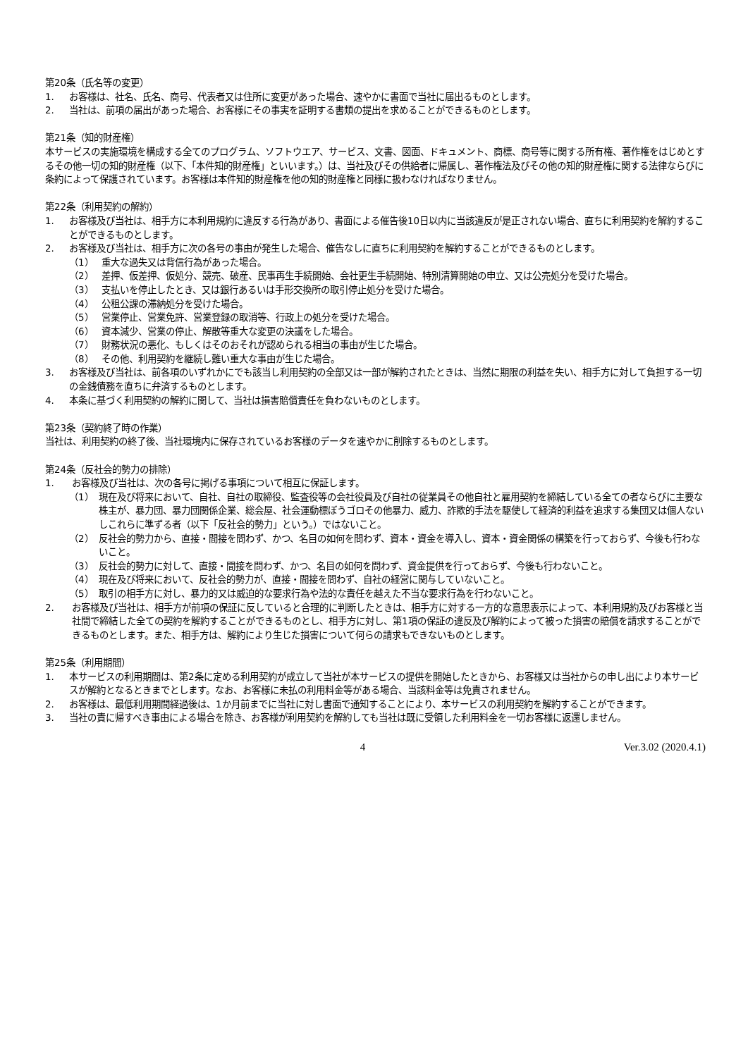第20条（氏名等の変更）
1. お客様は、社名、氏名、商号、代表者又は住所に変更があった場合、速やかに書面で当社に届出るものとします。
2. 当社は、前項の届出があった場合、お客様にその事実を証明する書類の提出を求めることができるものとします。
第21条（知的財産権）
本サービスの実施環境を構成する全てのプログラム、ソフトウエア、サービス、文書、図面、ドキュメント、商標、商号等に関する所有権、著作権をはじめとするその他一切の知的財産権（以下、「本件知的財産権」といいます。）は、当社及びその供給者に帰属し、著作権法及びその他の知的財産権に関する法律ならびに条約によって保護されています。お客様は本件知的財産権を他の知的財産権と同様に扱わなければなりません。
第22条（利用契約の解約）
1. お客様及び当社は、相手方に本利用規約に違反する行為があり、書面による催告後10日以内に当該違反が是正されない場合、直ちに利用契約を解約することができるものとします。
2. お客様及び当社は、相手方に次の各号の事由が発生した場合、催告なしに直ちに利用契約を解約することができるものとします。
（1） 重大な過失又は背信行為があった場合。
（2） 差押、仮差押、仮処分、競売、破産、民事再生手続開始、会社更生手続開始、特別清算開始の申立、又は公売処分を受けた場合。
（3） 支払いを停止したとき、又は銀行あるいは手形交換所の取引停止処分を受けた場合。
（4） 公租公課の滞納処分を受けた場合。
（5） 営業停止、営業免許、営業登録の取消等、行政上の処分を受けた場合。
（6） 資本減少、営業の停止、解散等重大な変更の決議をした場合。
（7） 財務状況の悪化、もしくはそのおそれが認められる相当の事由が生じた場合。
（8） その他、利用契約を継続し難い重大な事由が生じた場合。
3. お客様及び当社は、前各項のいずれかにでも該当し利用契約の全部又は一部が解約されたときは、当然に期限の利益を失い、相手方に対して負担する一切の金銭債務を直ちに弁済するものとします。
4. 本条に基づく利用契約の解約に関して、当社は損害賠償責任を負わないものとします。
第23条（契約終了時の作業）
当社は、利用契約の終了後、当社環境内に保存されているお客様のデータを速やかに削除するものとします。
第24条（反社会的勢力の排除）
1. お客様及び当社は、次の各号に掲げる事項について相互に保証します。
（1） 現在及び将来において、自社、自社の取締役、監査役等の会社役員及び自社の従業員その他自社と雇用契約を締結している全ての者ならびに主要な株主が、暴力団、暴力団関係企業、総会屋、社会運動標ぼうゴロその他暴力、威力、詐欺的手法を駆使して経済的利益を追求する集団又は個人ないしこれらに準ずる者（以下「反社会的勢力」という。）ではないこと。
（2） 反社会的勢力から、直接・間接を問わず、かつ、名目の如何を問わず、資本・資金を導入し、資本・資金関係の構築を行っておらず、今後も行わないこと。
（3） 反社会的勢力に対して、直接・間接を問わず、かつ、名目の如何を問わず、資金提供を行っておらず、今後も行わないこと。
（4） 現在及び将来において、反社会的勢力が、直接・間接を問わず、自社の経営に関与していないこと。
（5） 取引の相手方に対し、暴力的又は威迫的な要求行為や法的な責任を越えた不当な要求行為を行わないこと。
2. お客様及び当社は、相手方が前項の保証に反していると合理的に判断したときは、相手方に対する一方的な意思表示によって、本利用規約及びお客様と当社間で締結した全ての契約を解約することができるものとし、相手方に対し、第1項の保証の違反及び解約によって被った損害の賠償を請求することができるものとします。また、相手方は、解約により生じた損害について何らの請求もできないものとします。
第25条（利用期間）
1. 本サービスの利用期間は、第2条に定める利用契約が成立して当社が本サービスの提供を開始したときから、お客様又は当社からの申し出により本サービスが解約となるときまでとします。なお、お客様に未払の利用料金等がある場合、当該料金等は免責されません。
2. お客様は、最低利用期間経過後は、1か月前までに当社に対し書面で通知することにより、本サービスの利用契約を解約することができます。
3. 当社の責に帰すべき事由による場合を除き、お客様が利用契約を解約しても当社は既に受領した利用料金を一切お客様に返還しません。
4 Ver.3.02 (2020.4.1)